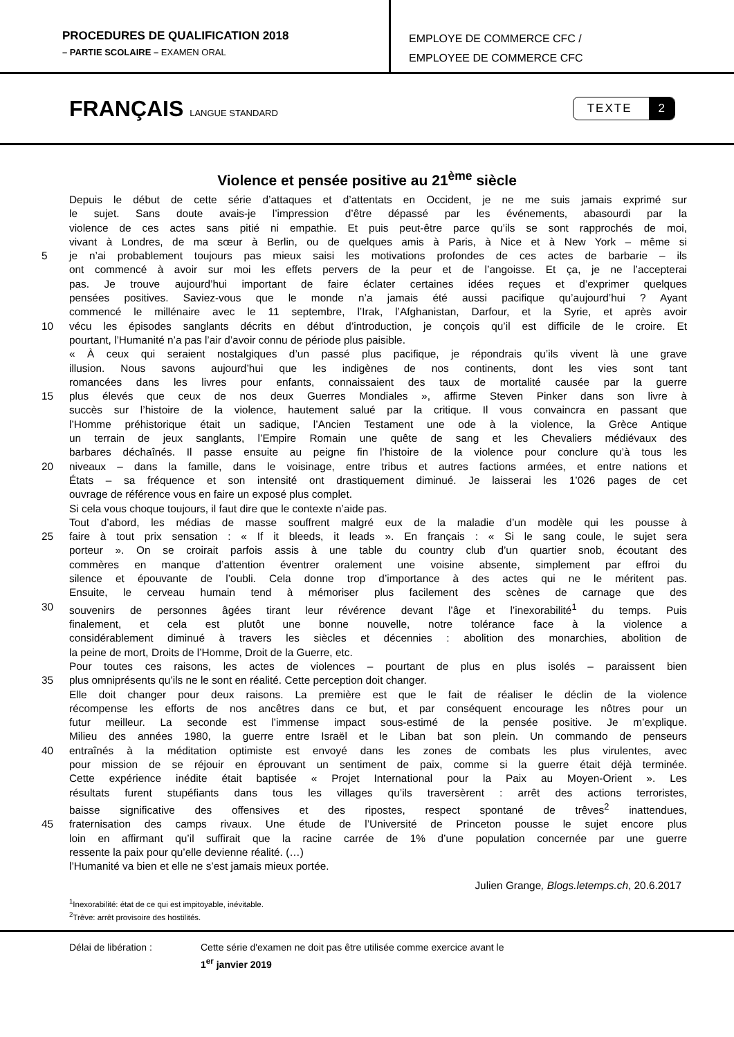PROCEDURES DE QUALIFICATION 2018
– PARTIE SCOLAIRE – EXAMEN ORAL
EMPLOYE DE COMMERCE CFC /
EMPLOYEE DE COMMERCE CFC
FRANÇAIS LANGUE STANDARD
TEXTE 2
Violence et pensée positive au 21<sup>ème</sup> siècle
Depuis le début de cette série d’attaques et d’attentats en Occident, je ne me suis jamais exprimé sur
le sujet. Sans doute avais-je l’impression d’être dépassé par les événements, abasourdi par la
violence de ces actes sans pitié ni empathie. Et puis peut-être parce qu’ils se sont rapprochés de moi,
vivant à Londres, de ma sœur à Berlin, ou de quelques amis à Paris, à Nice et à New York – même si
5 je n’ai probablement toujours pas mieux saisi les motivations profondes de ces actes de barbarie – ils
ont commencé à avoir sur moi les effets pervers de la peur et de l’angoisse. Et ça, je ne l’accepterai
pas. Je trouve aujourd’hui important de faire éclater certaines idées reçues et d’exprimer quelques
pensées positives. Saviez-vous que le monde n’a jamais été aussi pacifique qu’aujourd’hui ? Ayant
commencé le millénaire avec le 11 septembre, l’Irak, l’Afghanistan, Darfour, et la Syrie, et après avoir
10 vécu les épisodes sanglants décrits en début d’introduction, je conçois qu’il est difficile de le croire. Et
pourtant, l’Humanité n’a pas l’air d’avoir connu de période plus paisible.
« À ceux qui seraient nostalgiques d’un passé plus pacifique, je répondrais qu’ils vivent là une grave
illusion. Nous savons aujourd’hui que les indigènes de nos continents, dont les vies sont tant
romancées dans les livres pour enfants, connaissaient des taux de mortalité causée par la guerre
15 plus élevés que ceux de nos deux Guerres Mondiales », affirme Steven Pinker dans son livre à
succès sur l’histoire de la violence, hautement salué par la critique. Il vous convaincra en passant que
l’Homme préhistorique était un sadique, l’Ancien Testament une ode à la violence, la Grèce Antique
un terrain de jeux sanglants, l’Empire Romain une quête de sang et les Chevaliers médiévaux des
barbares déchaînés. Il passe ensuite au peigne fin l’histoire de la violence pour conclure qu’à tous les
20 niveaux – dans la famille, dans le voisinage, entre tribus et autres factions armées, et entre nations et
États – sa fréquence et son intensité ont drastiquement diminué. Je laisserai les 1’026 pages de cet
ouvrage de référence vous en faire un exposé plus complet.
Si cela vous choque toujours, il faut dire que le contexte n’aide pas.
Tout d’abord, les médias de masse souffrent malgré eux de la maladie d’un modèle qui les pousse à
25 faire à tout prix sensation : « If it bleeds, it leads ». En français : « Si le sang coule, le sujet sera
porteur ». On se croirait parfois assis à une table du country club d’un quartier snob, écoutant des
commères en manque d’attention éventrer oralement une voisine absente, simplement par effroi du
silence et épouvante de l’oubli. Cela donne trop d’importance à des actes qui ne le méritent pas.
Ensuite, le cerveau humain tend à mémoriser plus facilement des scènes de carnage que des
30 souvenirs de personnes âgées tirant leur révérence devant l’âge et l’inexorabilité<sup>1</sup> du temps. Puis
finalement, et cela est plutôt une bonne nouvelle, notre tolérance face à la violence a
considérablement diminué à travers les siècles et décennies : abolition des monarchies, abolition de
la peine de mort, Droits de l’Homme, Droit de la Guerre, etc.
Pour toutes ces raisons, les actes de violences – pourtant de plus en plus isolés – paraissent bien
35 plus omniprésents qu’ils ne le sont en réalité. Cette perception doit changer.
Elle doit changer pour deux raisons. La première est que le fait de réaliser le déclin de la violence
récompense les efforts de nos ancêtres dans ce but, et par conséquent encourage les nôtres pour un
futur meilleur. La seconde est l’immense impact sous-estimé de la pensée positive. Je m’explique.
Milieu des années 1980, la guerre entre Israël et le Liban bat son plein. Un commando de penseurs
40 entraînés à la méditation optimiste est envoyé dans les zones de combats les plus virulentes, avec
pour mission de se réjouir en éprouvant un sentiment de paix, comme si la guerre était déjà terminée.
Cette expérience inédite était baptisée « Projet International pour la Paix au Moyen-Orient ». Les
résultats furent stupéfiants dans tous les villages qu’ils traversèrent : arrêt des actions terroristes,
baisse significative des offensives et des ripostes, respect spontané de trêves<sup>2</sup> inattendues,
45 fraternisation des camps rivaux. Une étude de l’Université de Princeton pousse le sujet encore plus
loin en affirmant qu’il suffirait que la racine carrée de 1% d’une population concernée par une guerre
ressente la paix pour qu’elle devienne réalité. (…)
l’Humanité va bien et elle ne s’est jamais mieux portée.
Julien Grange, Blogs.letemps.ch, 20.6.2017
<sup>1</sup> Inexorabilité: état de ce qui est impitoyable, inévitable.
<sup>2</sup> Trêve: arrêt provisoire des hostilités.
Délai de libération : Cette série d'examen ne doit pas être utilisée comme exercice avant le
1<sup>er</sup> janvier 2019